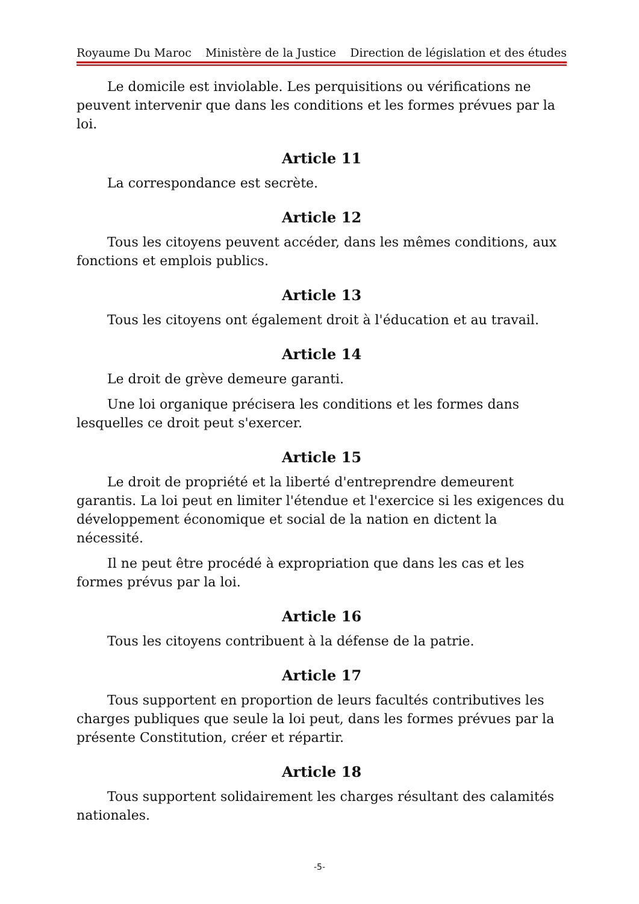Royaume Du Maroc Ministère de la Justice Direction de législation et des études
Le domicile est inviolable. Les perquisitions ou vérifications ne peuvent intervenir que dans les conditions et les formes prévues par la loi.
Article 11
La correspondance est secrète.
Article 12
Tous les citoyens peuvent accéder, dans les mêmes conditions, aux fonctions et emplois publics.
Article 13
Tous les citoyens ont également droit à l'éducation et au travail.
Article 14
Le droit de grève demeure garanti.
Une loi organique précisera les conditions et les formes dans lesquelles ce droit peut s'exercer.
Article 15
Le droit de propriété et la liberté d'entreprendre demeurent garantis. La loi peut en limiter l'étendue et l'exercice si les exigences du développement économique et social de la nation en dictent la nécessité.
Il ne peut être procédé à expropriation que dans les cas et les formes prévus par la loi.
Article 16
Tous les citoyens contribuent à la défense de la patrie.
Article 17
Tous supportent en proportion de leurs facultés contributives les charges publiques que seule la loi peut, dans les formes prévues par la présente Constitution, créer et répartir.
Article 18
Tous supportent solidairement les charges résultant des calamités nationales.
-5-